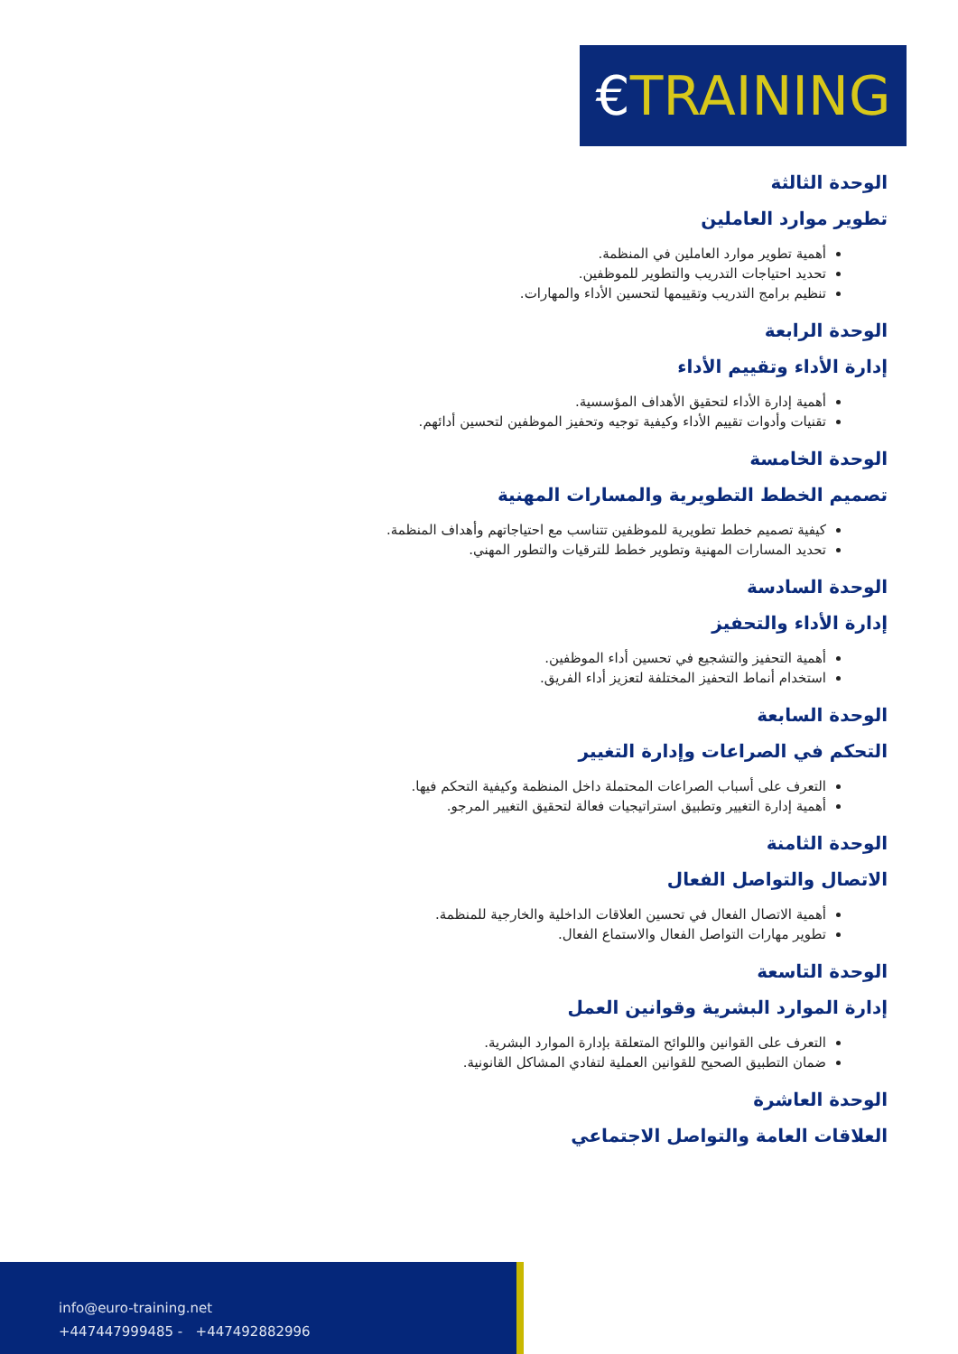€TRAINING
الوحدة الثالثة
تطوير موارد العاملين
أهمية تطوير موارد العاملين في المنظمة.
تحديد احتياجات التدريب والتطوير للموظفين.
تنظيم برامج التدريب وتقييمها لتحسين الأداء والمهارات.
الوحدة الرابعة
إدارة الأداء وتقييم الأداء
أهمية إدارة الأداء لتحقيق الأهداف المؤسسية.
تقنيات وأدوات تقييم الأداء وكيفية توجيه وتحفيز الموظفين لتحسين أدائهم.
الوحدة الخامسة
تصميم الخطط التطويرية والمسارات المهنية
كيفية تصميم خطط تطويرية للموظفين تتناسب مع احتياجاتهم وأهداف المنظمة.
تحديد المسارات المهنية وتطوير خطط للترقيات والتطور المهني.
الوحدة السادسة
إدارة الأداء والتحفيز
أهمية التحفيز والتشجيع في تحسين أداء الموظفين.
استخدام أنماط التحفيز المختلفة لتعزيز أداء الفريق.
الوحدة السابعة
التحكم في الصراعات وإدارة التغيير
التعرف على أسباب الصراعات المحتملة داخل المنظمة وكيفية التحكم فيها.
أهمية إدارة التغيير وتطبيق استراتيجيات فعالة لتحقيق التغيير المرجو.
الوحدة الثامنة
الاتصال والتواصل الفعال
أهمية الاتصال الفعال في تحسين العلاقات الداخلية والخارجية للمنظمة.
تطوير مهارات التواصل الفعال والاستماع الفعال.
الوحدة التاسعة
إدارة الموارد البشرية وقوانين العمل
التعرف على القوانين واللوائح المتعلقة بإدارة الموارد البشرية.
ضمان التطبيق الصحيح للقوانين العملية لتفادي المشاكل القانونية.
الوحدة العاشرة
العلاقات العامة والتواصل الاجتماعي
info@euro-training.net
+447447999485 - +447492882996